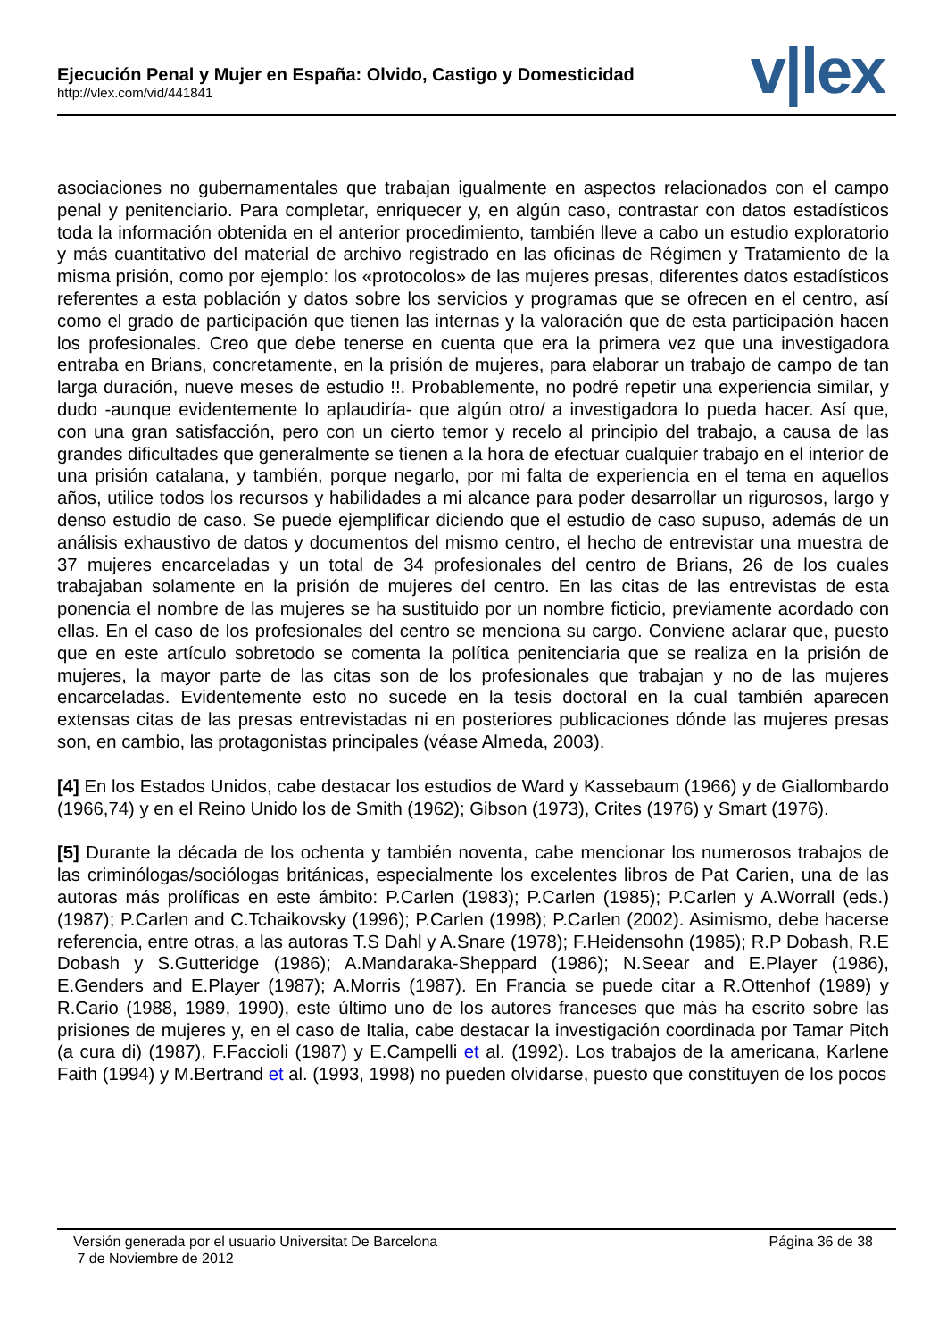Ejecución Penal y Mujer en España: Olvido, Castigo y Domesticidad
http://vlex.com/vid/441841
v|lex
asociaciones no gubernamentales que trabajan igualmente en aspectos relacionados con el campo penal y penitenciario. Para completar, enriquecer y, en algún caso, contrastar con datos estadísticos toda la información obtenida en el anterior procedimiento, también lleve a cabo un estudio exploratorio y más cuantitativo del material de archivo registrado en las oficinas de Régimen y Tratamiento de la misma prisión, como por ejemplo: los «protocolos» de las mujeres presas, diferentes datos estadísticos referentes a esta población y datos sobre los servicios y programas que se ofrecen en el centro, así como el grado de participación que tienen las internas y la valoración que de esta participación hacen los profesionales. Creo que debe tenerse en cuenta que era la primera vez que una investigadora entraba en Brians, concretamente, en la prisión de mujeres, para elaborar un trabajo de campo de tan larga duración, nueve meses de estudio !!. Probablemente, no podré repetir una experiencia similar, y dudo -aunque evidentemente lo aplaudiría- que algún otro/ a investigadora lo pueda hacer. Así que, con una gran satisfacción, pero con un cierto temor y recelo al principio del trabajo, a causa de las grandes dificultades que generalmente se tienen a la hora de efectuar cualquier trabajo en el interior de una prisión catalana, y también, porque negarlo, por mi falta de experiencia en el tema en aquellos años, utilice todos los recursos y habilidades a mi alcance para poder desarrollar un rigurosos, largo y denso estudio de caso. Se puede ejemplificar diciendo que el estudio de caso supuso, además de un análisis exhaustivo de datos y documentos del mismo centro, el hecho de entrevistar una muestra de 37 mujeres encarceladas y un total de 34 profesionales del centro de Brians, 26 de los cuales trabajaban solamente en la prisión de mujeres del centro. En las citas de las entrevistas de esta ponencia el nombre de las mujeres se ha sustituido por un nombre ficticio, previamente acordado con ellas. En el caso de los profesionales del centro se menciona su cargo. Conviene aclarar que, puesto que en este artículo sobretodo se comenta la política penitenciaria que se realiza en la prisión de mujeres, la mayor parte de las citas son de los profesionales que trabajan y no de las mujeres encarceladas. Evidentemente esto no sucede en la tesis doctoral en la cual también aparecen extensas citas de las presas entrevistadas ni en posteriores publicaciones dónde las mujeres presas son, en cambio, las protagonistas principales (véase Almeda, 2003).
[4] En los Estados Unidos, cabe destacar los estudios de Ward y Kassebaum (1966) y de Giallombardo (1966,74) y en el Reino Unido los de Smith (1962); Gibson (1973), Crites (1976) y Smart (1976).
[5] Durante la década de los ochenta y también noventa, cabe mencionar los numerosos trabajos de las criminólogas/sociólogas británicas, especialmente los excelentes libros de Pat Carien, una de las autoras más prolíficas en este ámbito: P.Carlen (1983); P.Carlen (1985); P.Carlen y A.Worrall (eds.) (1987); P.Carlen and C.Tchaikovsky (1996); P.Carlen (1998); P.Carlen (2002). Asimismo, debe hacerse referencia, entre otras, a las autoras T.S Dahl y A.Snare (1978); F.Heidensohn (1985); R.P Dobash, R.E Dobash y S.Gutteridge (1986); A.Mandaraka-Sheppard (1986); N.Seear and E.Player (1986), E.Genders and E.Player (1987); A.Morris (1987). En Francia se puede citar a R.Ottenhof (1989) y R.Cario (1988, 1989, 1990), este último uno de los autores franceses que más ha escrito sobre las prisiones de mujeres y, en el caso de Italia, cabe destacar la investigación coordinada por Tamar Pitch (a cura di) (1987), F.Faccioli (1987) y E.Campelli et al. (1992). Los trabajos de la americana, Karlene Faith (1994) y M.Bertrand et al. (1993, 1998) no pueden olvidarse, puesto que constituyen de los pocos
Página 36 de 38 Versión generada por el usuario Universitat De Barcelona
7 de Noviembre de 2012